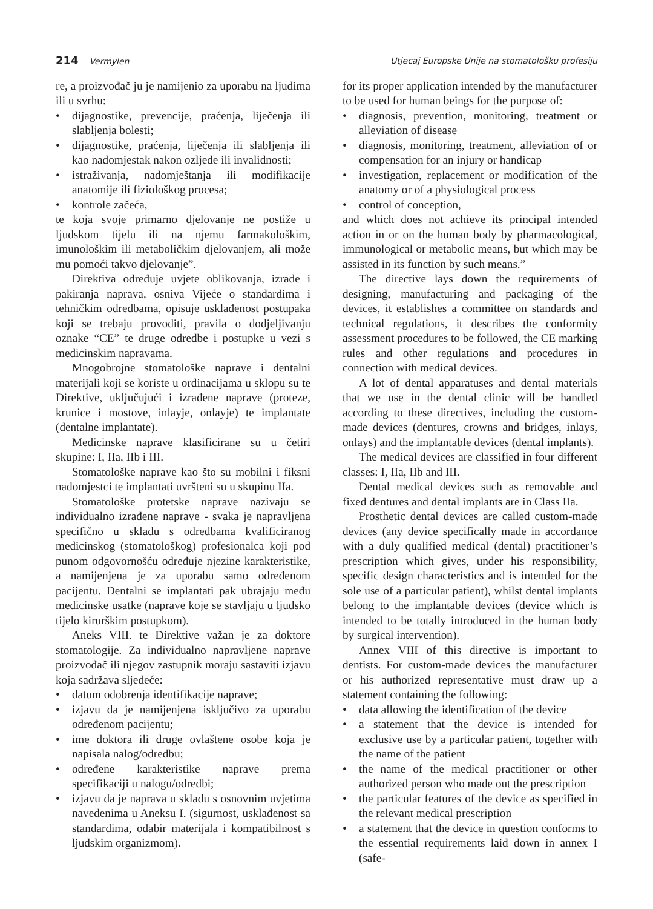214 Vermylen Utjecaj Europske Unije na stomatološku profesiju
re, a proizvođač ju je namijenio za uporabu na ljudima ili u svrhu:
• dijagnostike, prevencije, praćenja, liječenja ili slabljenja bolesti;
• dijagnostike, praćenja, liječenja ili slabljenja ili kao nadomjestak nakon ozljede ili invalidnosti;
• istraživanja, nadomještanja ili modifikacije anatomije ili fiziološkog procesa;
• kontrole začeća,
te koja svoje primarno djelovanje ne postiže u ljudskom tijelu ili na njemu farmakološkim, imunološkim ili metaboličkim djelovanjem, ali može mu pomoći takvo djelovanje”.
Direktiva određuje uvjete oblikovanja, izrade i pakiranja naprava, osniva Vijeće o standardima i tehničkim odredbama, opisuje usklađenost postupaka koji se trebaju provoditi, pravila o dodjeljivanju oznake “CE” te druge odredbe i postupke u vezi s medicinskim napravama.
Mnogobrojne stomatološke naprave i dentalni materijali koji se koriste u ordinacijama u sklopu su te Direktive, uključujući i izrađene naprave (proteze, krunice i mostove, inlayje, onlayje) te implantate (dentalne implantate).
Medicinske naprave klasificirane su u četiri skupine: I, IIa, IIb i III.
Stomatološke naprave kao što su mobilni i fiksni nadomjestci te implantati uvršteni su u skupinu IIa.
Stomatološke protetske naprave nazivaju se individualno izrađene naprave - svaka je napravljena specifično u skladu s odredbama kvalificiranog medicinskog (stomatološkog) profesionalca koji pod punom odgovornošću određuje njezine karakteristike, a namijenjena je za uporabu samo određenom pacijentu. Dentalni se implantati pak ubrajaju među medicinske usatke (naprave koje se stavljaju u ljudsko tijelo kirurškim postupkom).
Aneks VIII. te Direktive važan je za doktore stomatologije. Za individualno napravljene naprave proizvođač ili njegov zastupnik moraju sastaviti izjavu koja sadržava sljedeće:
• datum odobrenja identifikacije naprave;
• izjavu da je namijenjena isključivo za uporabu određenom pacijentu;
• ime doktora ili druge ovlaštene osobe koja je napisala nalog/odredbu;
• određene karakteristike naprave prema specifikaciji u nalogu/odredbi;
• izjavu da je naprava u skladu s osnovnim uvjetima navedenima u Aneksu I. (sigurnost, usklađenost sa standardima, odabir materijala i kompatibilnost s ljudskim organizmom).
for its proper application intended by the manufacturer to be used for human beings for the purpose of:
• diagnosis, prevention, monitoring, treatment or alleviation of disease
• diagnosis, monitoring, treatment, alleviation of or compensation for an injury or handicap
• investigation, replacement or modification of the anatomy or of a physiological process
• control of conception,
and which does not achieve its principal intended action in or on the human body by pharmacological, immunological or metabolic means, but which may be assisted in its function by such means.”
The directive lays down the requirements of designing, manufacturing and packaging of the devices, it establishes a committee on standards and technical regulations, it describes the conformity assessment procedures to be followed, the CE marking rules and other regulations and procedures in connection with medical devices.
A lot of dental apparatuses and dental materials that we use in the dental clinic will be handled according to these directives, including the custom-made devices (dentures, crowns and bridges, inlays, onlays) and the implantable devices (dental implants).
The medical devices are classified in four different classes: I, IIa, IIb and III.
Dental medical devices such as removable and fixed dentures and dental implants are in Class IIa.
Prosthetic dental devices are called custom-made devices (any device specifically made in accordance with a duly qualified medical (dental) practitioner’s prescription which gives, under his responsibility, specific design characteristics and is intended for the sole use of a particular patient), whilst dental implants belong to the implantable devices (device which is intended to be totally introduced in the human body by surgical intervention).
Annex VIII of this directive is important to dentists. For custom-made devices the manufacturer or his authorized representative must draw up a statement containing the following:
• data allowing the identification of the device
• a statement that the device is intended for exclusive use by a particular patient, together with the name of the patient
• the name of the medical practitioner or other authorized person who made out the prescription
• the particular features of the device as specified in the relevant medical prescription
• a statement that the device in question conforms to the essential requirements laid down in annex I (safe-